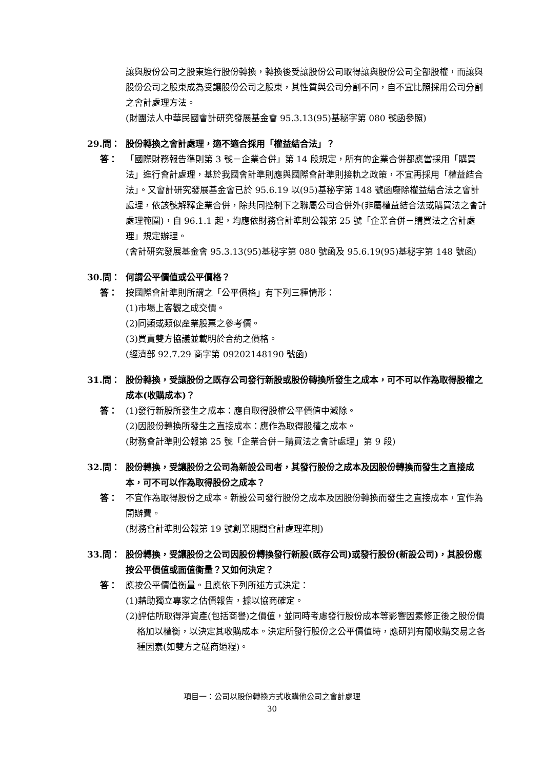讓與股份公司之股東進行股份轉換，轉換後受讓股份公司取得讓與股份公司全部股權，而讓與股份公司之股東成為受讓股份公司之股東，其性質與公司分割不同，自不宜比照採用公司分割之會計處理方法。
(財團法人中華民國會計研究發展基金會 95.3.13(95)基秘字第 080 號函參照)
29.問： 股份轉換之會計處理，適不適合採用「權益結合法」？
答： 「國際財務報告準則第 3 號－企業合併」第 14 段規定，所有的企業合併都應當採用「購買法」進行會計處理，基於我國會計準則應與國際會計準則接軌之政策，不宜再採用「權益結合法」。又會計研究發展基金會已於 95.6.19 以(95)基秘字第 148 號函廢除權益結合法之會計處理，依該號解釋企業合併，除共同控制下之聯屬公司合併外(非屬權益結合法或購買法之會計處理範圍)，自 96.1.1 起，均應依財務會計準則公報第 25 號「企業合併－購買法之會計處理」規定辦理。
(會計研究發展基金會 95.3.13(95)基秘字第 080 號函及 95.6.19(95)基秘字第 148 號函)
30.問： 何謂公平價值或公平價格？
答： 按國際會計準則所謂之「公平價格」有下列三種情形：
(1)市場上客觀之成交價。
(2)同類或類似產業股票之參考價。
(3)買賣雙方協議並載明於合約之價格。
(經濟部 92.7.29 商字第 09202148190 號函)
31.問： 股份轉換，受讓股份之既存公司發行新股或股份轉換所發生之成本，可不可以作為取得股權之成本(收購成本)？
答： (1)發行新股所發生之成本：應自取得股權公平價值中減除。
(2)因股份轉換所發生之直接成本：應作為取得股權之成本。
(財務會計準則公報第 25 號「企業合併－購買法之會計處理」第 9 段)
32.問： 股份轉換，受讓股份之公司為新設公司者，其發行股份之成本及因股份轉換而發生之直接成本，可不可以作為取得股份之成本？
答： 不宜作為取得股份之成本。新設公司發行股份之成本及因股份轉換而發生之直接成本，宜作為開辦費。
(財務會計準則公報第 19 號創業期間會計處理準則)
33.問： 股份轉換，受讓股份之公司因股份轉換發行新股(既存公司)或發行股份(新設公司)，其股份應按公平價值或面值衡量？又如何決定？
答： 應按公平價值衡量。且應依下列所述方式決定：
(1)藉助獨立專家之估價報告，據以協商確定。
(2)評估所取得淨資產(包括商譽)之價值，並同時考慮發行股份成本等影響因素修正後之股份價格加以權衡，以決定其收購成本。決定所發行股份之公平價值時，應研判有關收購交易之各種因素(如雙方之磋商過程)。
項目一：公司以股份轉換方式收購他公司之會計處理
30